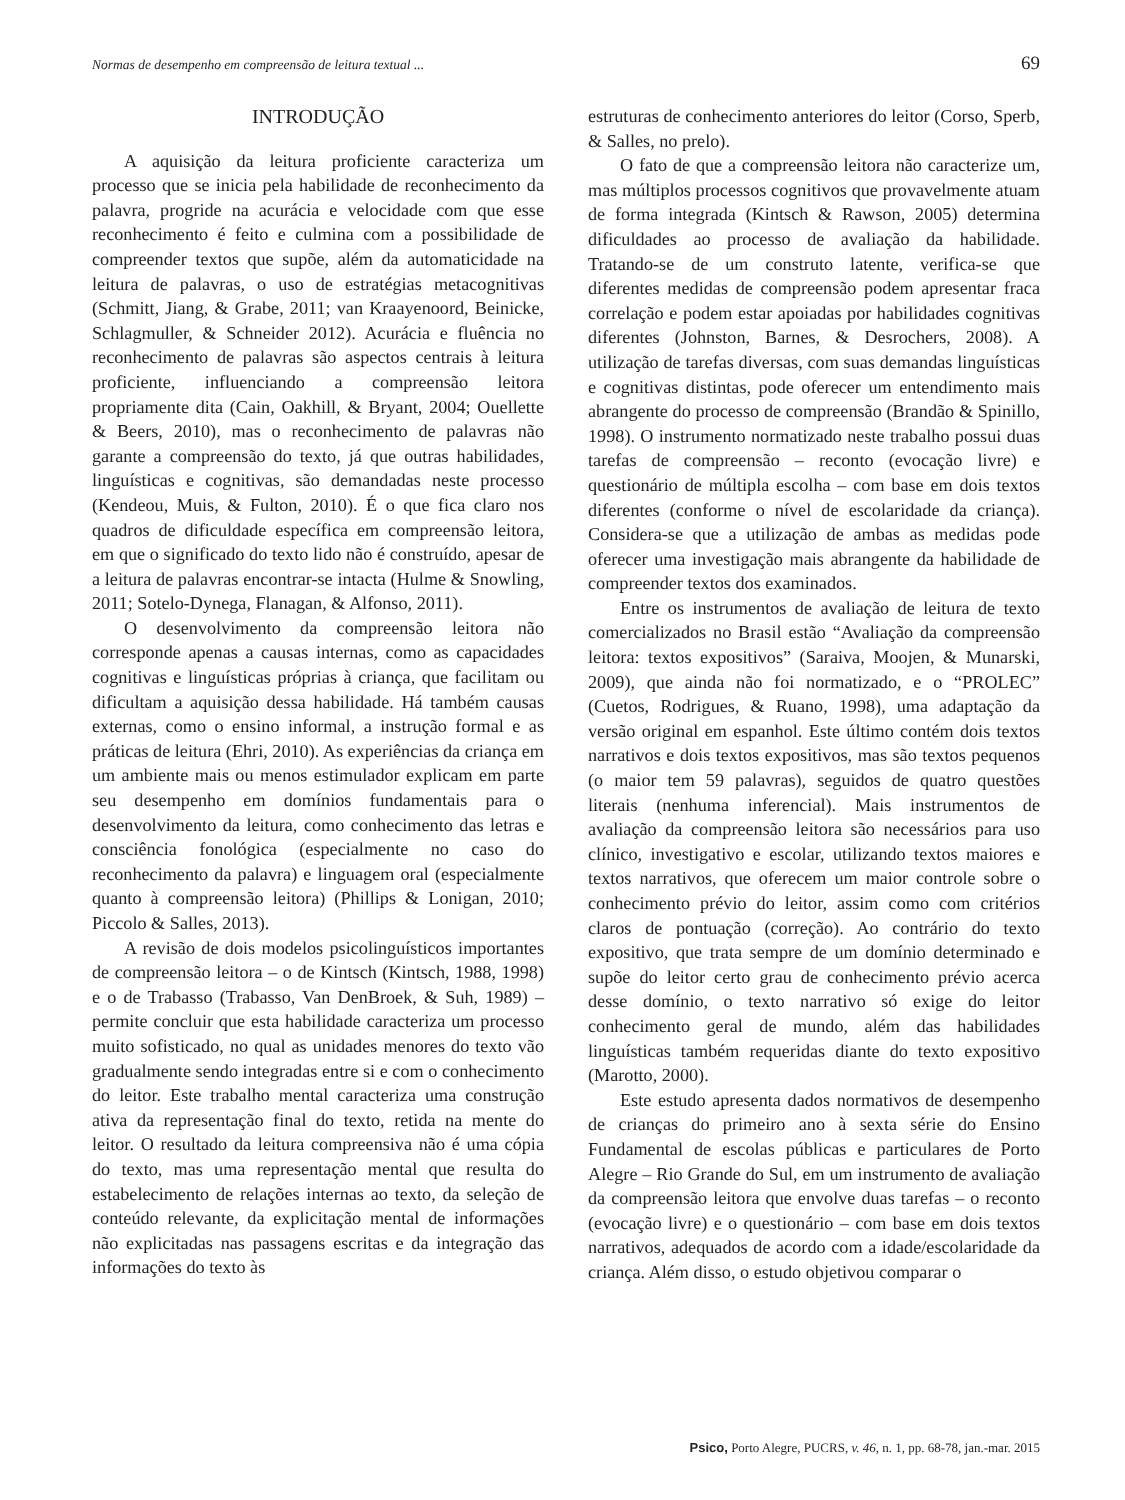Normas de desempenho em compreensão de leitura textual ... 69
INTRODUÇÃO
A aquisição da leitura proficiente caracteriza um processo que se inicia pela habilidade de reconhecimento da palavra, progride na acurácia e velocidade com que esse reconhecimento é feito e culmina com a possibilidade de compreender textos que supõe, além da automaticidade na leitura de palavras, o uso de estratégias metacognitivas (Schmitt, Jiang, & Grabe, 2011; van Kraayenoord, Beinicke, Schlagmuller, & Schneider 2012). Acurácia e fluência no reconhecimento de palavras são aspectos centrais à leitura proficiente, influenciando a compreensão leitora propriamente dita (Cain, Oakhill, & Bryant, 2004; Ouellette & Beers, 2010), mas o reconhecimento de palavras não garante a compreensão do texto, já que outras habilidades, linguísticas e cognitivas, são demandadas neste processo (Kendeou, Muis, & Fulton, 2010). É o que fica claro nos quadros de dificuldade específica em compreensão leitora, em que o significado do texto lido não é construído, apesar de a leitura de palavras encontrar-se intacta (Hulme & Snowling, 2011; Sotelo-Dynega, Flanagan, & Alfonso, 2011).
O desenvolvimento da compreensão leitora não corresponde apenas a causas internas, como as capacidades cognitivas e linguísticas próprias à criança, que facilitam ou dificultam a aquisição dessa habilidade. Há também causas externas, como o ensino informal, a instrução formal e as práticas de leitura (Ehri, 2010). As experiências da criança em um ambiente mais ou menos estimulador explicam em parte seu desempenho em domínios fundamentais para o desenvolvimento da leitura, como conhecimento das letras e consciência fonológica (especialmente no caso do reconhecimento da palavra) e linguagem oral (especialmente quanto à compreensão leitora) (Phillips & Lonigan, 2010; Piccolo & Salles, 2013).
A revisão de dois modelos psicolinguísticos importantes de compreensão leitora – o de Kintsch (Kintsch, 1988, 1998) e o de Trabasso (Trabasso, Van DenBroek, & Suh, 1989) – permite concluir que esta habilidade caracteriza um processo muito sofisticado, no qual as unidades menores do texto vão gradualmente sendo integradas entre si e com o conhecimento do leitor. Este trabalho mental caracteriza uma construção ativa da representação final do texto, retida na mente do leitor. O resultado da leitura compreensiva não é uma cópia do texto, mas uma representação mental que resulta do estabelecimento de relações internas ao texto, da seleção de conteúdo relevante, da explicitação mental de informações não explicitadas nas passagens escritas e da integração das informações do texto às
estruturas de conhecimento anteriores do leitor (Corso, Sperb, & Salles, no prelo).
O fato de que a compreensão leitora não caracterize um, mas múltiplos processos cognitivos que provavelmente atuam de forma integrada (Kintsch & Rawson, 2005) determina dificuldades ao processo de avaliação da habilidade. Tratando-se de um construto latente, verifica-se que diferentes medidas de compreensão podem apresentar fraca correlação e podem estar apoiadas por habilidades cognitivas diferentes (Johnston, Barnes, & Desrochers, 2008). A utilização de tarefas diversas, com suas demandas linguísticas e cognitivas distintas, pode oferecer um entendimento mais abrangente do processo de compreensão (Brandão & Spinillo, 1998). O instrumento normatizado neste trabalho possui duas tarefas de compreensão – reconto (evocação livre) e questionário de múltipla escolha – com base em dois textos diferentes (conforme o nível de escolaridade da criança). Considera-se que a utilização de ambas as medidas pode oferecer uma investigação mais abrangente da habilidade de compreender textos dos examinados.
Entre os instrumentos de avaliação de leitura de texto comercializados no Brasil estão “Avaliação da compreensão leitora: textos expositivos” (Saraiva, Moojen, & Munarski, 2009), que ainda não foi normatizado, e o “PROLEC” (Cuetos, Rodrigues, & Ruano, 1998), uma adaptação da versão original em espanhol. Este último contém dois textos narrativos e dois textos expositivos, mas são textos pequenos (o maior tem 59 palavras), seguidos de quatro questões literais (nenhuma inferencial). Mais instrumentos de avaliação da compreensão leitora são necessários para uso clínico, investigativo e escolar, utilizando textos maiores e textos narrativos, que oferecem um maior controle sobre o conhecimento prévio do leitor, assim como com critérios claros de pontuação (correção). Ao contrário do texto expositivo, que trata sempre de um domínio determinado e supõe do leitor certo grau de conhecimento prévio acerca desse domínio, o texto narrativo só exige do leitor conhecimento geral de mundo, além das habilidades linguísticas também requeridas diante do texto expositivo (Marotto, 2000).
Este estudo apresenta dados normativos de desempenho de crianças do primeiro ano à sexta série do Ensino Fundamental de escolas públicas e particulares de Porto Alegre – Rio Grande do Sul, em um instrumento de avaliação da compreensão leitora que envolve duas tarefas – o reconto (evocação livre) e o questionário – com base em dois textos narrativos, adequados de acordo com a idade/escolaridade da criança. Além disso, o estudo objetivou comparar o
Psico, Porto Alegre, PUCRS, v. 46, n. 1, pp. 68-78, jan.-mar. 2015